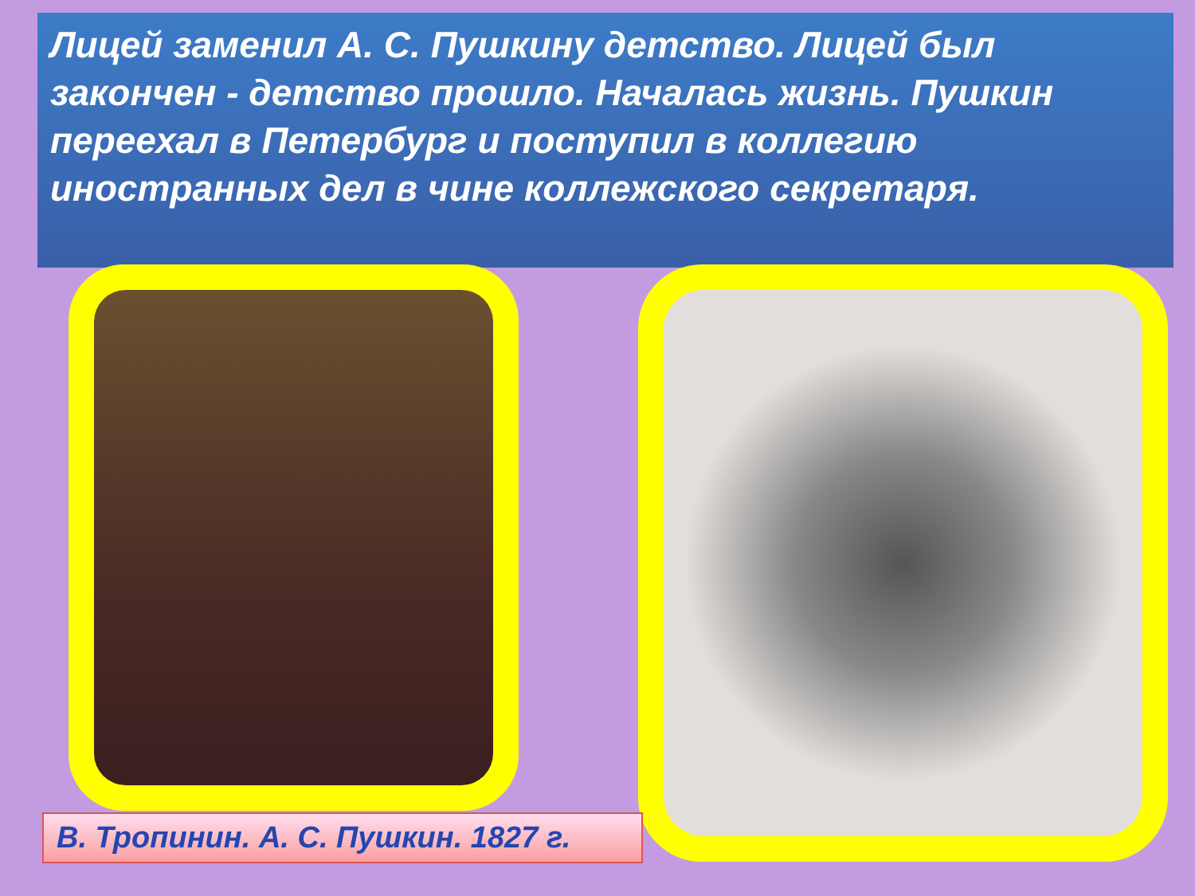Лицей заменил А. С. Пушкину детство. Лицей был закончен - детство прошло. Началась жизнь. Пушкин переехал в Петербург и поступил в коллегию иностранных дел в чине коллежского секретаря.
В. Тропинин. А. С. Пушкин. 1827 г.